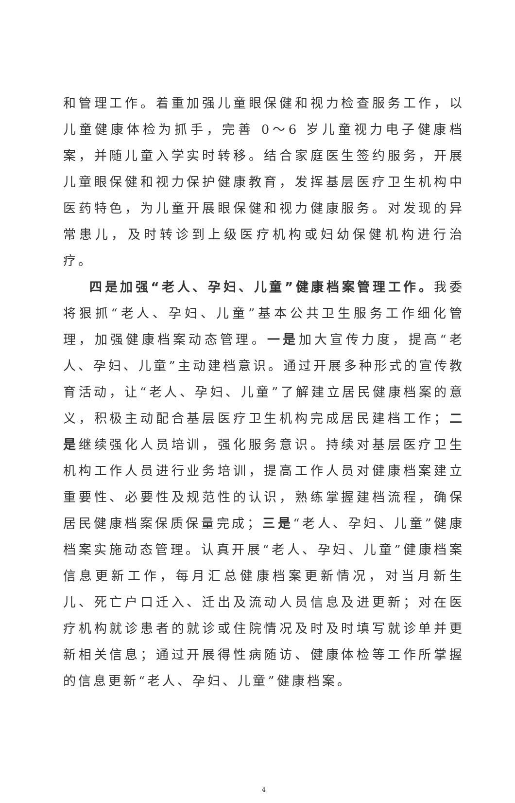和管理工作。着重加强儿童眼保健和视力检查服务工作，以儿童健康体检为抓手，完善 0～6 岁儿童视力电子健康档案，并随儿童入学实时转移。结合家庭医生签约服务，开展儿童眼保健和视力保护健康教育，发挥基层医疗卫生机构中医药特色，为儿童开展眼保健和视力健康服务。对发现的异常患儿，及时转诊到上级医疗机构或妇幼保健机构进行治疗。
四是加强“老人、孕妇、儿童”健康档案管理工作。我委将狠抓“老人、孕妇、儿童”基本公共卫生服务工作细化管理，加强健康档案动态管理。一是加大宣传力度，提高“老人、孕妇、儿童”主动建档意识。通过开展多种形式的宣传教育活动，让“老人、孕妇、儿童”了解建立居民健康档案的意义，积极主动配合基层医疗卫生机构完成居民建档工作；二是继续强化人员培训，强化服务意识。持续对基层医疗卫生机构工作人员进行业务培训，提高工作人员对健康档案建立重要性、必要性及规范性的认识，熟练掌握建档流程，确保居民健康档案保质保量完成；三是“老人、孕妇、儿童”健康档案实施动态管理。认真开展“老人、孕妇、儿童”健康档案信息更新工作，每月汇总健康档案更新情况，对当月新生儿、死亡户口迁入、迁出及流动人员信息及进更新；对在医疗机构就诊患者的就诊或住院情况及时及时填写就诊单并更新相关信息；通过开展得性病随访、健康体检等工作所掌握的信息更新“老人、孕妇、儿童”健康档案。
4